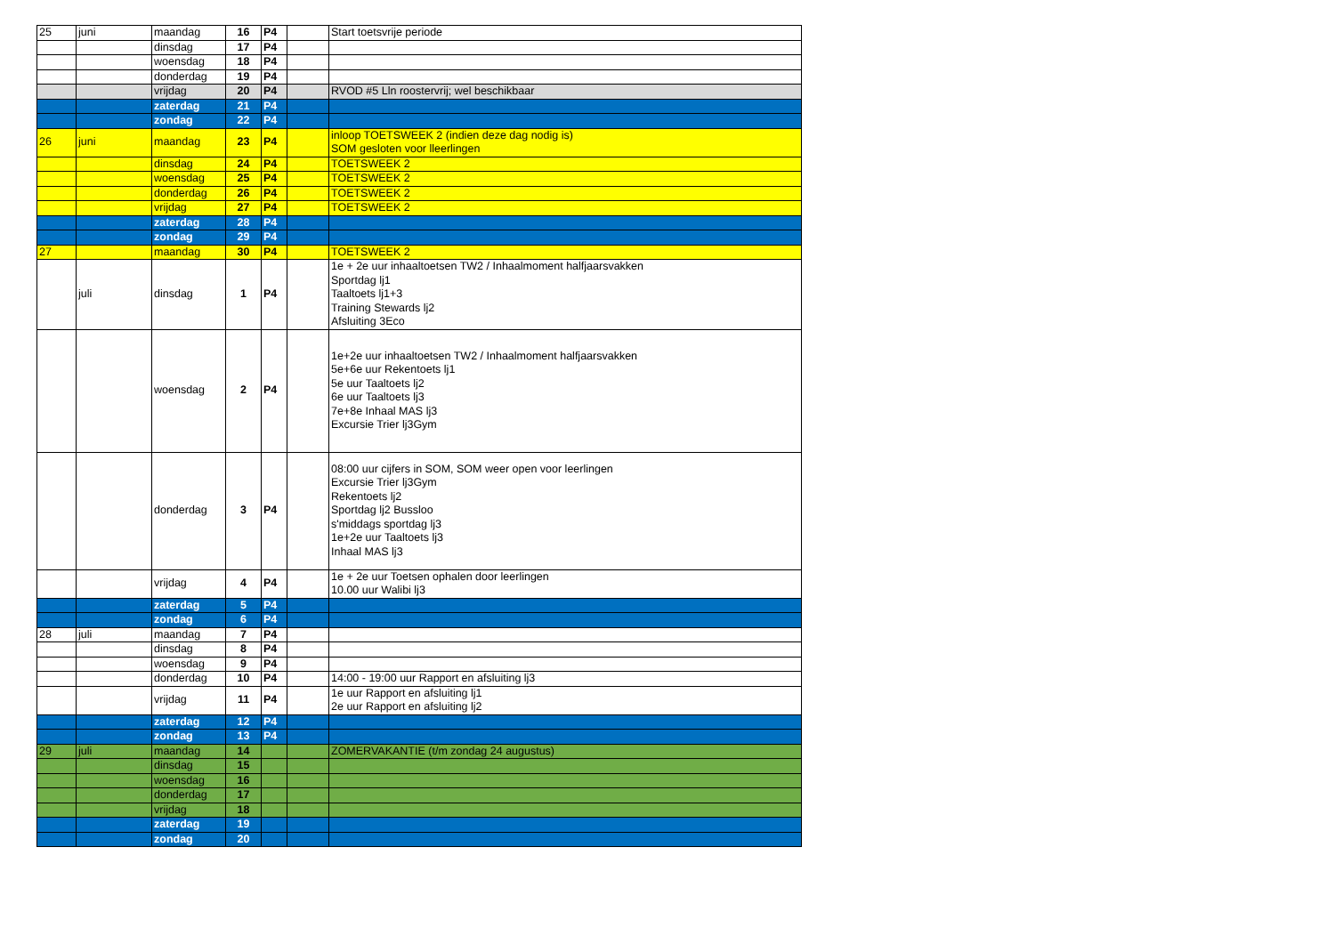| 25 | juni | maandag | 16 | P4 | | Start toetsvrije periode |
| | | dinsdag | 17 | P4 | | |
| | | woensdag | 18 | P4 | | |
| | | donderdag | 19 | P4 | | |
| | | vrijdag | 20 | P4 | | RVOD #5 Lln roostervrij; wel beschikbaar |
| | | zaterdag | 21 | P4 | | |
| | | zondag | 22 | P4 | | |
| 26 | juni | maandag | 23 | P4 | | inloop TOETSWEEK 2 (indien deze dag nodig is) SOM gesloten voor lleerlingen |
| | | dinsdag | 24 | P4 | | TOETSWEEK 2 |
| | | woensdag | 25 | P4 | | TOETSWEEK 2 |
| | | donderdag | 26 | P4 | | TOETSWEEK 2 |
| | | vrijdag | 27 | P4 | | TOETSWEEK 2 |
| | | zaterdag | 28 | P4 | | |
| | | zondag | 29 | P4 | | |
| 27 | | maandag | 30 | P4 | | TOETSWEEK 2 |
| | juli | dinsdag | 1 | P4 | | 1e + 2e uur inhaaltoetsen TW2 / Inhaalmoment halfjaarsvakken Sportdag lj1 Taaltoets lj1+3 Training Stewards lj2 Afsluiting 3Eco |
| | | woensdag | 2 | P4 | | 1e+2e uur inhaaltoetsen TW2 / Inhaalmoment halfjaarsvakken 5e+6e uur Rekentoets lj1 5e uur Taaltoets lj2 6e uur Taaltoets lj3 7e+8e Inhaal MAS lj3 Excursie Trier lj3Gym |
| | | donderdag | 3 | P4 | | 08:00 uur cijfers in SOM, SOM weer open voor leerlingen Excursie Trier lj3Gym Rekentoets lj2 Sportdag lj2 Bussloo s'middags sportdag lj3 1e+2e uur Taaltoets lj3 Inhaal MAS lj3 |
| | | vrijdag | 4 | P4 | | 1e + 2e uur Toetsen ophalen door leerlingen 10.00 uur Walibi lj3 |
| | | zaterdag | 5 | P4 | | |
| | | zondag | 6 | P4 | | |
| 28 | juli | maandag | 7 | P4 | | |
| | | dinsdag | 8 | P4 | | |
| | | woensdag | 9 | P4 | | |
| | | donderdag | 10 | P4 | | 14:00 - 19:00 uur Rapport en afsluiting lj3 |
| | | vrijdag | 11 | P4 | | 1e uur Rapport en afsluiting lj1 2e uur Rapport en afsluiting lj2 |
| | | zaterdag | 12 | P4 | | |
| | | zondag | 13 | P4 | | |
| 29 | juli | maandag | 14 | | | ZOMERVAKANTIE (t/m zondag 24 augustus) |
| | | dinsdag | 15 | | | |
| | | woensdag | 16 | | | |
| | | donderdag | 17 | | | |
| | | vrijdag | 18 | | | |
| | | zaterdag | 19 | | | |
| | | zondag | 20 | | | |